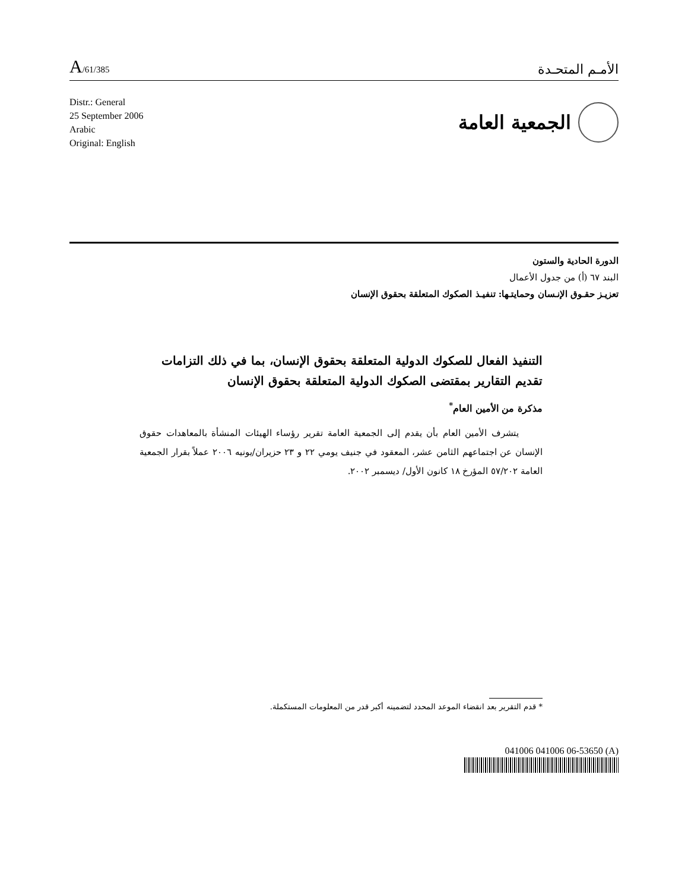A/61/385
الأمـم المتحـدة
Distr.: General
25 September 2006
Arabic
Original: English
الجمعية العامة
الدورة الحادية والستون
البند ٦٧ (أ) من جدول الأعمال
تعزيـز حقـوق الإنـسان وحمايتـها: تنفيـذ الصكوك المتعلقة بحقوق الإنسان
التنفيذ الفعال للصكوك الدولية المتعلقة بحقوق الإنسان، بما في ذلك التزامات تقديم التقارير بمقتضى الصكوك الدولية المتعلقة بحقوق الإنسان
مذكرة من الأمين العام<sup>*</sup>
يتشرف الأمين العام بأن يقدم إلى الجمعية العامة تقرير رؤساء الهيئات المنشأة بالمعاهدات حقوق الإنسان عن اجتماعهم الثامن عشر، المعقود في جنيف يومي ٢٢ و ٢٣ حزيران/يونيه ٢٠٠٦ عملاً بقرار الجمعية العامة ٥٧/٢٠٢ المؤرخ ١٨ كانون الأول/ ديسمبر ٢٠٠٢.
* قدم التقرير بعد انقضاء الموعد المحدد لتضمينه أكبر قدر من المعلومات المستكملة.
041006 041006 06-53650 (A)